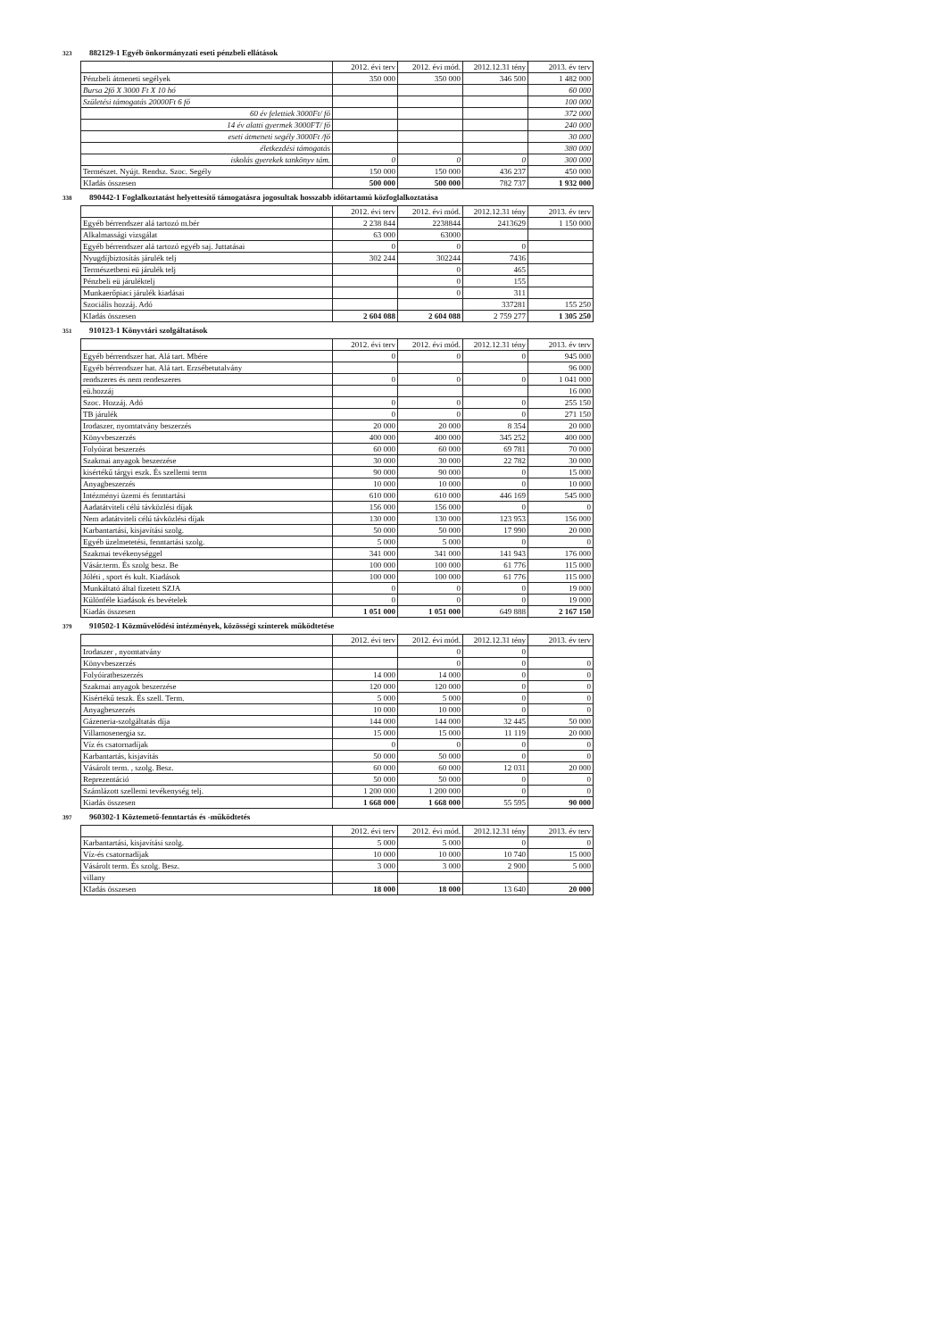323 882129-1 Egyéb önkormányzati eseti pénzbeli ellátások
| | 2012. évi terv | 2012. évi mód. | 2012.12.31 tény | 2013. év terv |
| Pénzbeli átmeneti segélyek | 350 000 | 350 000 | 346 500 | 1 482 000 |
| Bursa 2fő X 3000 Ft X 10 hó | | | | 60 000 |
| Születési támogatás 20000Ft 6 fő | | | | 100 000 |
| 60 év felettiek 3000Ft/ fő | | | | 372 000 |
| 14 év alatti gyermek 3000FT/ fő | | | | 240 000 |
| eseti átmeneti segély 3000Ft /fő | | | | 30 000 |
| életkezdési támogatás | | | | 380 000 |
| iskolás gyerekek tankönyv tám. | 0 | 0 | 0 | 300 000 |
| Természet. Nyújt. Rendsz. Szoc. Segély | 150 000 | 150 000 | 436 237 | 450 000 |
| KIadás összesen | 500 000 | 500 000 | 782 737 | 1 932 000 |
338 890442-1 Foglalkoztatást helyettesítő támogatásra jogosultak hosszabb időtartamú közfoglalkoztatása
| | 2012. évi terv | 2012. évi mód. | 2012.12.31 tény | 2013. év terv |
| Egyéb bérrendszer alá tartozó m.bér | 2 238 844 | 2238844 | 2413629 | 1 150 000 |
| Alkalmassági vizsgálat | 63 000 | 63000 | | |
| Egyéb bérrendszer alá tartozó egyéb saj. Juttatásai | 0 | 0 | 0 | |
| Nyugdíjbiztosítás járulék telj | 302 244 | 302244 | 7436 | |
| Természetbeni eü járulék telj | | 0 | 465 | |
| Pénzbeli eü járuléktelj | | 0 | 155 | |
| Munkaerőpiaci járulék kiadásai | | 0 | 311 | |
| Szociális hozzáj. Adó | | | 337281 | 155 250 |
| KIadás összesen | 2 604 088 | 2 604 088 | 2 759 277 | 1 305 250 |
351 910123-1 Könyvtári szolgáltatások
| | 2012. évi terv | 2012. évi mód. | 2012.12.31 tény | 2013. év terv |
| Egyéb bérrendszer hat. Alá tart. Mbére | 0 | 0 | 0 | 945 000 |
| Egyéb bérrendszer hat. Alá tart. Erzsébetutalvány | | | | 96 000 |
| rendszeres és nem rendeszeres | 0 | 0 | 0 | 1 041 000 |
| eü.hozzáj | | | | 16 000 |
| Szoc. Hozzáj. Adó | 0 | 0 | 0 | 255 150 |
| TB járulék | 0 | 0 | 0 | 271 150 |
| Irodaszer, nyomtatvány beszerzés | 20 000 | 20 000 | 8 354 | 20 000 |
| Könyvbeszerzés | 400 000 | 400 000 | 345 252 | 400 000 |
| Folyóirat beszerzés | 60 000 | 60 000 | 69 781 | 70 000 |
| Szakmai anyagok beszerzése | 30 000 | 30 000 | 22 782 | 30 000 |
| kisértékű tárgyi eszk. És szellemi term | 90 000 | 90 000 | 0 | 15 000 |
| Anyagbeszerzés | 10 000 | 10 000 | 0 | 10 000 |
| Intézményi üzemi és fenntartási | 610 000 | 610 000 | 446 169 | 545 000 |
| Aadatátviteli célú távközlési díjak | 156 000 | 156 000 | 0 | 0 |
| Nem adatátviteli célú távközlési díjak | 130 000 | 130 000 | 123 953 | 156 000 |
| Karbantartási, kisjavítási szolg. | 50 000 | 50 000 | 17 990 | 20 000 |
| Egyéb üzelmetetési, fenntartási szolg. | 5 000 | 5 000 | 0 | 0 |
| Szakmai tevékenységgel | 341 000 | 341 000 | 141 943 | 176 000 |
| Vásár.term. És szolg besz. Be | 100 000 | 100 000 | 61 776 | 115 000 |
| Jóléti , sport és kult. Kiadások | 100 000 | 100 000 | 61 776 | 115 000 |
| Munkáltató által fizetett SZJA | 0 | 0 | 0 | 19 000 |
| Különféle kiadások és bevételek | 0 | 0 | 0 | 19 000 |
| Kiadás összesen | 1 051 000 | 1 051 000 | 649 888 | 2 167 150 |
379 910502-1 Közművelődési intézmények, közösségi színterek működtetése
| | 2012. évi terv | 2012. évi mód. | 2012.12.31 tény | 2013. év terv |
| Irodaszer , nyomtatvány | | 0 | 0 | |
| Könyvbeszerzés | | 0 | 0 | 0 |
| Folyóiratbeszerzés | 14 000 | 14 000 | 0 | 0 |
| Szakmai anyagok beszerzése | 120 000 | 120 000 | 0 | 0 |
| Kisértékű teszk. És szell. Term. | 5 000 | 5 000 | 0 | 0 |
| Anyagbeszerzés | 10 000 | 10 000 | 0 | 0 |
| Gázeneria-szolgáltatás díja | 144 000 | 144 000 | 32 445 | 50 000 |
| Villamosenergia sz. | 15 000 | 15 000 | 11 119 | 20 000 |
| Víz és csatornadíjak | 0 | 0 | 0 | 0 |
| Karbantartás, kisjavítás | 50 000 | 50 000 | 0 | 0 |
| Vásárolt term. , szolg. Besz. | 60 000 | 60 000 | 12 031 | 20 000 |
| Reprezentáció | 50 000 | 50 000 | 0 | 0 |
| Számlázott szellemi tevékenység telj. | 1 200 000 | 1 200 000 | 0 | 0 |
| Kiadás összesen | 1 668 000 | 1 668 000 | 55 595 | 90 000 |
397 960302-1 Köztemető-fenntartás és -működtetés
| | 2012. évi terv | 2012. évi mód. | 2012.12.31 tény | 2013. év terv |
| Karbantartási, kisjavítási szolg. | 5 000 | 5 000 | 0 | 0 |
| Víz-és csatornadíjak | 10 000 | 10 000 | 10 740 | 15 000 |
| Vásárolt term. És szolg. Besz. | 3 000 | 3 000 | 2 900 | 5 000 |
| villany | | | | |
| KIadás összesen | 18 000 | 18 000 | 13 640 | 20 000 |